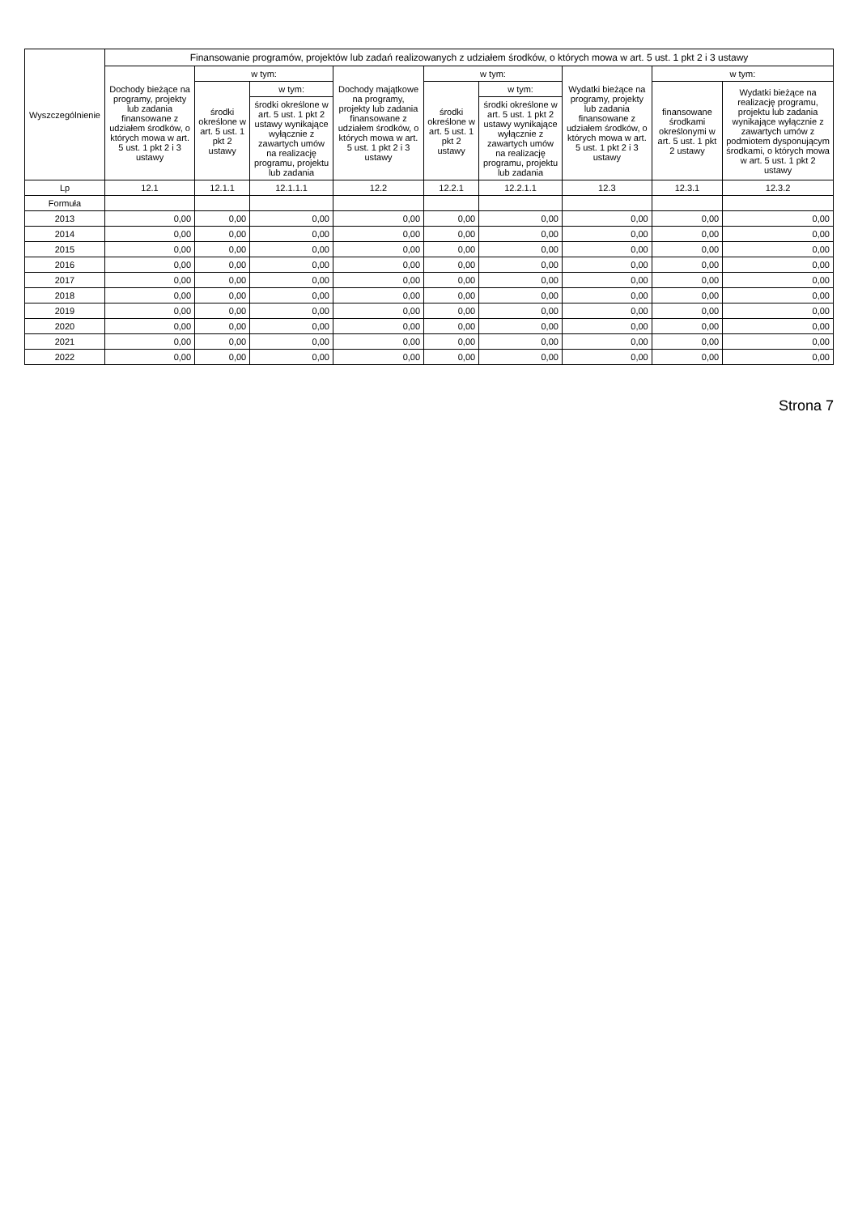| Wyszczególnienie | Finansowanie programów, projektów lub zadań realizowanych z udziałem środków, o których mowa w art. 5 ust. 1 pkt 2 i 3 ustawy | | | | | | | | |
| --- | --- | --- | --- | --- | --- | --- | --- | --- | --- |
| | Dochody bieżące na programy, projekty lub zadania finansowane z udziałem środków, o których mowa w art. 5 ust. 1 pkt 2 i 3 ustawy | w tym: | | Dochody majątkowe na programy, projekty lub zadania finansowane z udziałem środków, o których mowa w art. 5 ust. 1 pkt 2 i 3 ustawy | w tym: | | Wydatki bieżące na programy, projekty lub zadania finansowane z udziałem środków, o których mowa w art. 5 ust. 1 pkt 2 i 3 ustawy | w tym: | |
| | | środki określone w art. 5 ust. 1 pkt 2 ustawy | w tym: | | środki określone w art. 5 ust. 1 pkt 2 ustawy | w tym: | | finansowane środkami określonymi w art. 5 ust. 1 pkt 2 ustawy | Wydatki bieżące na realizację programu, projektu lub zadania wynikające wyłącznie z zawartych umów z podmiotem dysponującym środkami, o których mowa w art. 5 ust. 1 pkt 2 ustawy |
| | | | środki określone w art. 5 ust. 1 pkt 2 ustawy wynikające wyłącznie z zawartych umów na realizację programu, projektu lub zadania | | | środki określone w art. 5 ust. 1 pkt 2 ustawy wynikające wyłącznie z zawartych umów na realizację programu, projektu lub zadania | | | |
| Lp | 12.1 | 12.1.1 | 12.1.1.1 | 12.2 | 12.2.1 | 12.2.1.1 | 12.3 | 12.3.1 | 12.3.2 |
| Formuła | | | | | | | | | |
| 2013 | 0,00 | 0,00 | 0,00 | 0,00 | 0,00 | 0,00 | 0,00 | 0,00 | 0,00 |
| 2014 | 0,00 | 0,00 | 0,00 | 0,00 | 0,00 | 0,00 | 0,00 | 0,00 | 0,00 |
| 2015 | 0,00 | 0,00 | 0,00 | 0,00 | 0,00 | 0,00 | 0,00 | 0,00 | 0,00 |
| 2016 | 0,00 | 0,00 | 0,00 | 0,00 | 0,00 | 0,00 | 0,00 | 0,00 | 0,00 |
| 2017 | 0,00 | 0,00 | 0,00 | 0,00 | 0,00 | 0,00 | 0,00 | 0,00 | 0,00 |
| 2018 | 0,00 | 0,00 | 0,00 | 0,00 | 0,00 | 0,00 | 0,00 | 0,00 | 0,00 |
| 2019 | 0,00 | 0,00 | 0,00 | 0,00 | 0,00 | 0,00 | 0,00 | 0,00 | 0,00 |
| 2020 | 0,00 | 0,00 | 0,00 | 0,00 | 0,00 | 0,00 | 0,00 | 0,00 | 0,00 |
| 2021 | 0,00 | 0,00 | 0,00 | 0,00 | 0,00 | 0,00 | 0,00 | 0,00 | 0,00 |
| 2022 | 0,00 | 0,00 | 0,00 | 0,00 | 0,00 | 0,00 | 0,00 | 0,00 | 0,00 |
Strona 7